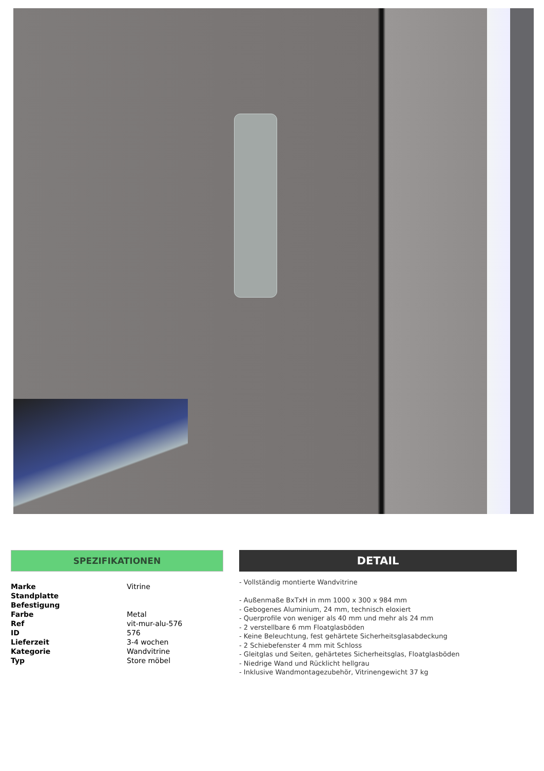SPEZIFIKATIONEN
| Marke | Vitrine |
| Standplatte | |
| Befestigung | |
| Farbe | Metal |
| Ref | vit-mur-alu-576 |
| ID | 576 |
| Lieferzeit | 3-4 wochen |
| Kategorie | Wandvitrine |
| Typ | Store möbel |
DETAIL
- Vollständig montierte Wandvitrine
- Außenmaße BxTxH in mm 1000 x 300 x 984 mm
- Gebogenes Aluminium, 24 mm, technisch eloxiert
- Querprofile von weniger als 40 mm und mehr als 24 mm
- 2 verstellbare 6 mm Floatglasböden
- Keine Beleuchtung, fest gehärtete Sicherheitsglasabdeckung
- 2 Schiebefenster 4 mm mit Schloss
- Gleitglas und Seiten, gehärtetes Sicherheitsglas, Floatglasböden
- Niedrige Wand und Rücklicht hellgrau
- Inklusive Wandmontagezubehör, Vitrinengewicht 37 kg